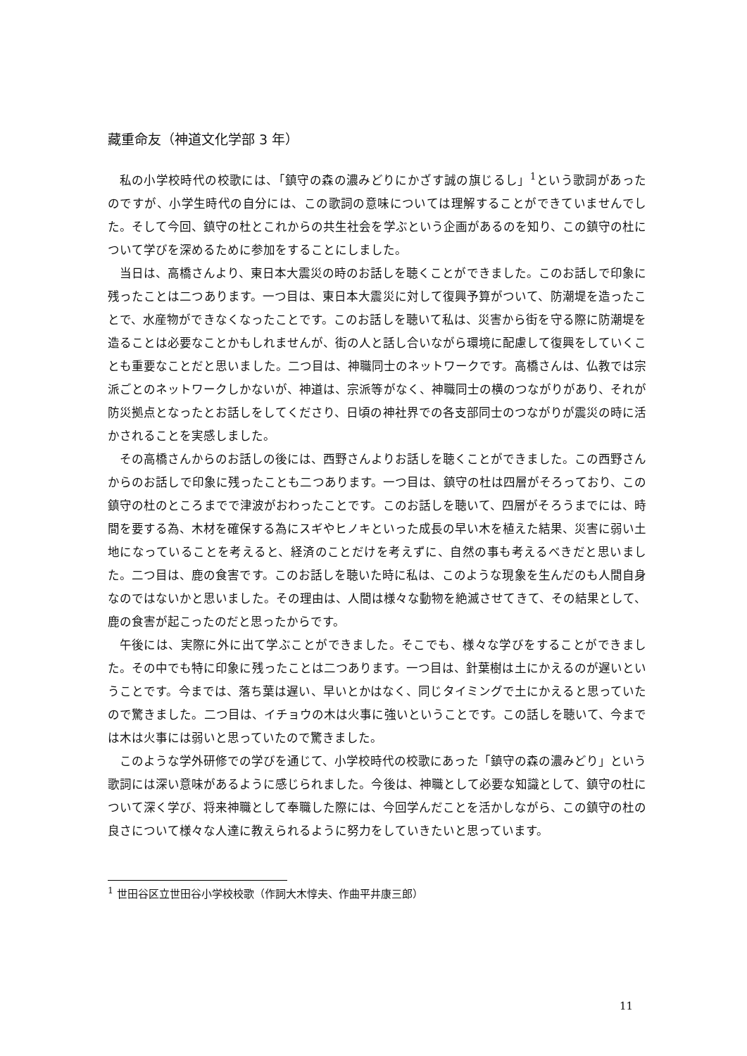藏重命友（神道文化学部 3 年）
私の小学校時代の校歌には、「鎮守の森の濃みどりにかざす誠の旗じるし」<sup>1</sup>という歌詞があったのですが、小学生時代の自分には、この歌詞の意味については理解することができていませんでした。そして今回、鎮守の杜とこれからの共生社会を学ぶという企画があるのを知り、この鎮守の杜について学びを深めるために参加をすることにしました。
当日は、高橋さんより、東日本大震災の時のお話しを聴くことができました。このお話しで印象に残ったことは二つあります。一つ目は、東日本大震災に対して復興予算がついて、防潮堤を造ったことで、水産物ができなくなったことです。このお話しを聴いて私は、災害から街を守る際に防潮堤を造ることは必要なことかもしれませんが、街の人と話し合いながら環境に配慮して復興をしていくことも重要なことだと思いました。二つ目は、神職同士のネットワークです。高橋さんは、仏教では宗派ごとのネットワークしかないが、神道は、宗派等がなく、神職同士の横のつながりがあり、それが防災拠点となったとお話しをしてくださり、日頃の神社界での各支部同士のつながりが震災の時に活かされることを実感しました。
その高橋さんからのお話しの後には、西野さんよりお話しを聴くことができました。この西野さんからのお話しで印象に残ったことも二つあります。一つ目は、鎮守の杜は四層がそろっており、この鎮守の杜のところまでで津波がおわったことです。このお話しを聴いて、四層がそろうまでには、時間を要する為、木材を確保する為にスギやヒノキといった成長の早い木を植えた結果、災害に弱い土地になっていることを考えると、経済のことだけを考えずに、自然の事も考えるべきだと思いました。二つ目は、鹿の食害です。このお話しを聴いた時に私は、このような現象を生んだのも人間自身なのではないかと思いました。その理由は、人間は様々な動物を絶滅させてきて、その結果として、鹿の食害が起こったのだと思ったからです。
午後には、実際に外に出て学ぶことができました。そこでも、様々な学びをすることができました。その中でも特に印象に残ったことは二つあります。一つ目は、針葉樹は土にかえるのが遅いということです。今までは、落ち葉は遅い、早いとかはなく、同じタイミングで土にかえると思っていたので驚きました。二つ目は、イチョウの木は火事に強いということです。この話しを聴いて、今までは木は火事には弱いと思っていたので驚きました。
このような学外研修での学びを通じて、小学校時代の校歌にあった「鎮守の森の濃みどり」という歌詞には深い意味があるように感じられました。今後は、神職として必要な知識として、鎮守の杜について深く学び、将来神職として奉職した際には、今回学んだことを活かしながら、この鎮守の杜の良さについて様々な人達に教えられるように努力をしていきたいと思っています。
<sup>1</sup> 世田谷区立世田谷小学校校歌（作詞大木惇夫、作曲平井康三郎）
11